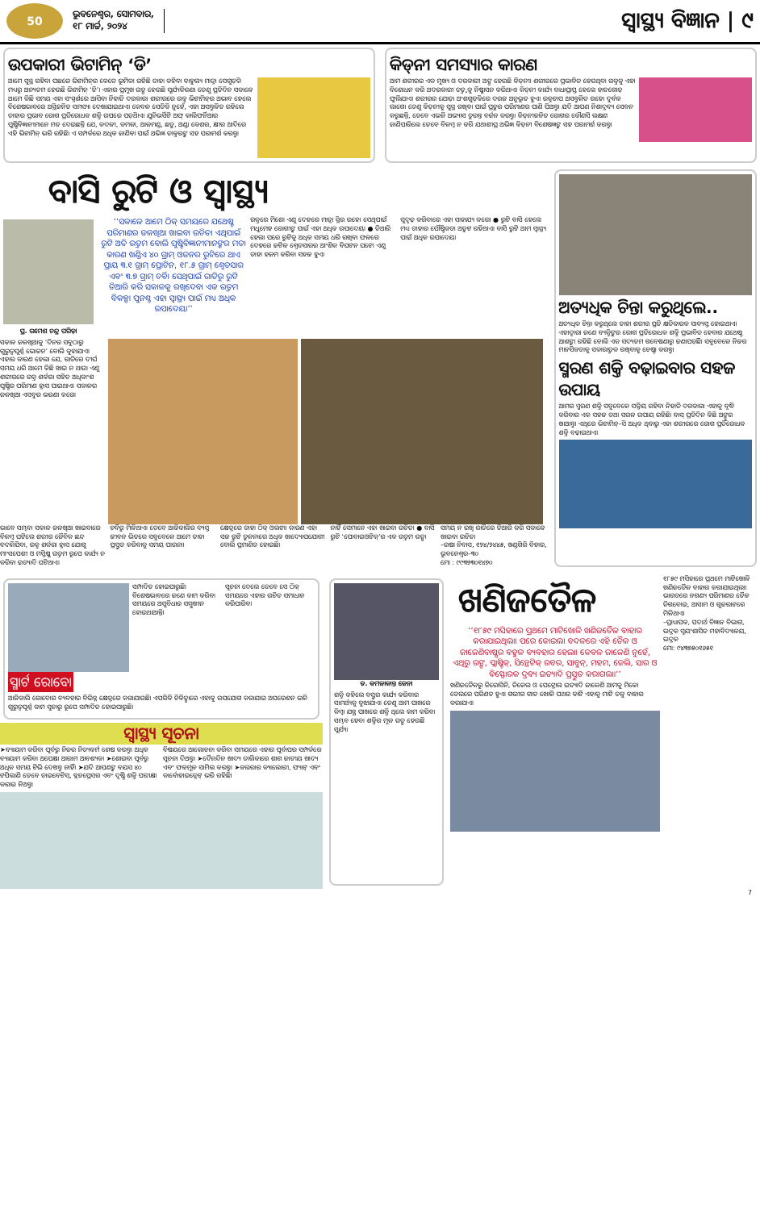50
ଭୁବନେଶ୍ୱର, ସୋମବାର,
୧୮ ମାର୍ଚ୍ଚ, ୨୦୨୪
ସ୍ୱାସ୍ଥ୍ୟ ବିଜ୍ଞାନ | ୯
ଉପକାରୀ ଭିଟାମିନ୍ ‘ଡି’
ଆମେ ସୁସ୍ଥ ରହିବା ପଛରେ ଭିଟାମିନ୍‌ର କେତେ ଭୂମିକା ରହିଛି ତାହା କହିବା ବାହୁଲ୍ୟ ମାତ୍ର। ସେଗୁଡ଼ିକ ମଧ୍ୟରୁ ଅନ୍ୟତମ ହେଉଛି ଭିଟାମିନ୍ ‘ଡି’। ଏହାର ପ୍ରମୁଖ ଉତ୍ସ ହେଉଛି ସୂର୍ଯ୍ୟକିରଣ। ତେଣୁ ପ୍ରତିଦିନ ସକାଳେ ଆମେ କିଛି ସମୟ ଏହା ସଂସ୍ପର୍ଶରେ ଆସିବା ନିହାତି ଦରକାର। ଶରୀରରେ ଉକ୍ତ ଭିଟାମିନ୍‌ର ଅଭାବ ହେଲେ ବିଶେଷଭାବରେ ଅସ୍ଥିଜନିତ ସମସ୍ୟା ଦେଖାଯାଇଥାଏ। କେବଳ ସେତିକି ନୁହେଁ, ଏହା ଅସନ୍ତୁଳିତ ରହିଲେ ତାହାର ପ୍ରଭାବ ରୋଗ ପ୍ରତିରୋଧକ ଶକ୍ତି ଉପରେ ପଡ଼ିଥାଏ। ଯୁନିଭର୍ସିଟି ଅଫ୍ କାଲିଫର୍ନିଆର ପୁଷ୍ଟିବିଜ୍ଞାନୀମାନେ ମତ ଦେଇଛନ୍ତି ଯେ, କଦଳୀ, କମଳା, ଆଳମଣ୍ଡ, ଛତୁ, ଅଣ୍ଡା କେଶର, କ୍ଷୀର ଆଦିରେ ଏହି ଭିଟାମିନ୍ ଭରି ରହିଛି। ଏ ସମ୍ପର୍କରେ ଅଧିକ ଜାଣିବା ପାଇଁ ଅଭିଜ୍ଞ ଡାକ୍ତରଙ୍କ ସହ ପରାମର୍ଶ କରନ୍ତୁ।
କିଡ୍‌ନୀ ସମସ୍ୟାର କାରଣ
ଆମ ଶରୀରର ଏକ ମୁଖ୍ୟ ଓ ଦରକାରୀ ଅଙ୍ଗ ହେଉଛି କିଡ୍‌ନୀ। ଶରୀରରେ ପ୍ରଭାବିତ ହେଉଥିବା ରକ୍ତକୁ ଏହା ବିଶୋଧନ କରି ଅଦରକାରୀ ତତ୍ତ୍ୱକୁ ନିଷ୍କାସନ କରିଥାଏ। କିଡ୍‌ନୀ କାର୍ଯ୍ୟ ବାଧାପ୍ରାପ୍ତ ହେଲେ ହାତଗୋଡ଼ ଫୁଲିଯାଏ। ଶରୀରର ଯୋଡ଼ା ଅଂଶଗୁଡ଼ିକରେ ଦରଜ ଅନୁଭୂତ ହୁଏ। ରକ୍ତଚାପ ଅସନ୍ତୁଳିତ ରହେ। ଦୁର୍ବଳ ଲାଗେ। ତେଣୁ କିଡ୍‌ନୀକୁ ସୁସ୍ଥ ରଖିବା ପାଇଁ ପ୍ରଚୁର ପରିମାଣର ପାଣି ପିଅନ୍ତୁ। ଯଦି ଆପଣ ନିଶାଦ୍ରବ୍ୟ ସେବନ କରୁଛନ୍ତି, ତେବେ ଏଭଳି ଅଭ୍ୟାସ ତୁରନ୍ତ ବର୍ଜନ କରନ୍ତୁ। କିଡ୍‌ନୀଜନିତ ରୋଗର କୌଣସି ଲକ୍ଷଣ ଜାଣିପାରିଲେ ତେବେ ବିଳମ୍ବ ନ କରି ଯଥାଶୀଘ୍ର ଅଭିଜ୍ଞ କିଡ୍‌ନୀ ବିଶେଷଜ୍ଞଙ୍କ ସହ ପରାମର୍ଶ କରନ୍ତୁ।
ବାସି ରୁଟି ଓ ସ୍ୱାସ୍ଥ୍ୟ
ପ୍ର. ରମେଶ ଚନ୍ଦ୍ର ପରିଡ଼ା
‘‘ସକାଳେ ଆମେ ଠିକ୍ ସମୟରେ ଯଥେଷ୍ଟ ପରିମାଣର ଜଳଖିଆ ଖାଇବା ଉଚିତ। ଏଥିପାଇଁ ରୁଟି ଅତି ଉତ୍ତମ ବୋଲି ପୁଷ୍ଟିବିଜ୍ଞାନୀମାନଙ୍କର ମତ। କାରଣ ଖଣ୍ଡିଏ ୪୦ ଗ୍ରାମ୍ ଓଜନର ରୁଟିରେ ଥାଏ ପ୍ରାୟ ୩.୧ ଗ୍ରାମ୍ ପ୍ରୋଟିନ, ୧୮.୫ ଗ୍ରାମ୍ ଶ୍ୱେତସାର ଏବଂ ୩.୭ ଗ୍ରାମ୍ ଚର୍ବି। ସେଥିପାଇଁ ରାତିରୁ ରୁଟି ତିଆରି କରି ସକାଳକୁ ରଖିଦେବା ଏକ ଉତ୍ତମ ବିକଳ୍ପ। ପୁନଶ୍ଚ ଏହା ସ୍ୱାସ୍ଥ୍ୟ ପାଇଁ ମଧ୍ୟ ଅଧିକ ଉପାଦେୟ।’’
ରକ୍ତରେ ମିଶେ। ଏଣୁ ଦେହରେ ମାତ୍ରା ସ୍ଥିର ରହେ। ସେଥିପାଇଁ ମଧୁମେହ ରୋଗୀଙ୍କ ପାଇଁ ଏହା ଅଧିକ ଉପାଦେୟ। ● ତିଆରି ହେଲା ପରେ ରୁଟିକୁ ଅଧିକ ସମୟ ଧରି ରଖିବା ଫଳରେ ଦେହରେ ଜଟିଳ ଶ୍ୱେତସାରର ଆଂଶିକ ବିଘଟନ ଘଟେ। ଏଣୁ ତାହା ହଜମ କରିବା ସହଜ ହୁଏ।
ସୁଦୃଢ଼ କରିବାରେ ଏହା ସାହାଯ୍ୟ କରେ। ● ରୁଟି ବାସି ହେଲେ ମଧ୍ୟ ତାହାର ପୌଷ୍ଟିକତା ଅତୁଟ ରହିଥାଏ। ବାସି ରୁଟି ଆମ ସ୍ୱାସ୍ଥ୍ୟ ପାଇଁ ଅଧିକ ଉପାଦେୟ।
ସକାଳ ଜଳଖିଆକୁ ‘ଦିନର ସବୁଠାରୁ ଗୁରୁତ୍ୱପୂର୍ଣ୍ଣ ଭୋଜନ’ ବୋଲି କୁହାଯାଏ। ଏହାର କାରଣ ହେଲା ଯେ, ରାତିରେ ଦୀର୍ଘ ସମୟ ଧରି ଆମେ କିଛି ଖାଇ ନ ଥାଉ। ଏଣୁ ଶରୀରରେ ରକ୍ତ ଶର୍କରା ସହିତ ଅଧିକାଂଶ ପୁଷ୍ଟିର ପରିମାଣ ହ୍ରାସ ପାଇଥାଏ। ସକାଳର ଜଳଖିଆ ଏସବୁର ଭରଣା କରେ।
ଭାବେ ସମ୍ଭବ। ସକାଳ ଜଳଖିଆ ଖାଇବାରେ ବିଳମ୍ବ ଘଟିଲେ ଶରୀର ଜୈବିକ ଛନ୍ଦ ବଦଳିଯିବା, ରକ୍ତ ଶର୍କରା ହ୍ରାସ ଯୋଗୁ ମାଂସପେଶୀ ଓ ମସ୍ତିଷ୍କ ଉତ୍ତମ ରୂପେ କାର୍ଯ୍ୟ ନ କରିବା ଇତ୍ୟାଦି ଘଟିଥାଏ।
ଚର୍ବିରୁ ମିଳିଥାଏ। ତେବେ ଆଜିକାଲିର ବ୍ୟସ୍ତ ଜୀବନ ଭିତରେ ସବୁବେଳେ ଆମେ ତାହା ପ୍ରସ୍ତୁତ କରିବାକୁ ସମୟ ପାଉନା।
କ୍ଷେତ୍ରରେ ତାହା ଠିକ୍ ଓଲଟା। କାରଣ ଏହା ସଜ ରୁଟି ତୁଳନାରେ ଅଧିକ ଖାଦ୍ୟୋପଯୋଗୀ ବୋଲି ପ୍ରମାଣିତ ହୋଇଛି।
ନାହିଁ ସେମାନେ ଏହା ଖାଇବା ଉଚିତ। ● ବାସି ରୁଟି ‘ପୋବାଇଓଟିକ୍’ର ଏକ ଉତ୍ତମ ଉତ୍ସ।
ସମୟ ନ ରଖି ରାତିରେ ତିଆରି କରି ସକାଳେ ଖାଇବା ଉଚିତ।
–ଉଷା ନିବାସ, ୧୨୪/୨୪୪୫, ଖଣ୍ଡଗିରି ବିହାର, ଭୁବନେଶ୍ୱର–୩୦
ମୋ : ୯୯୩୭୩୦୧୪୭୦
ଅତ୍ୟଧିକ ଚିନ୍ତା କରୁଥିଲେ..
ଅତ୍ୟଧିକ ଚିନ୍ତା କରୁଥିଲେ ତାହା ଶରୀର ପ୍ରତି କ୍ଷତିକାରକ ସାବ୍ୟସ୍ତ ହୋଇଥାଏ। ଏହାଦ୍ୱାରା ଜଣେ ବ୍ୟକ୍ତିଙ୍କର ରୋଗ ପ୍ରତିରୋଧକ ଶକ୍ତି ପ୍ରଭାବିତ ହେବାର ଯଥେଷ୍ଟ ଆଶଙ୍କା ରହିଛି ବୋଲି ଏକ ସଦ୍ୟତମ ଗବେଷଣାରୁ ଜଣାପଡ଼ିଛି। ସବୁବେଳେ ନିଜର ମାନସିକତାକୁ ସକାରାତ୍ମକ ରଖିବାକୁ ଚେଷ୍ଟା କରନ୍ତୁ।
ସ୍ମରଣ ଶକ୍ତି ବଢ଼ାଇବାର ସହଜ ଉପାୟ
ଆମର ସ୍ମରଣ ଶକ୍ତି ସବୁବେଳେ ସକ୍ରିୟ ରହିବା ନିହାତି ଦରକାର। ଏହାକୁ ବୃଦ୍ଧି କରିବାର ଏକ ସହଜ ତଥା ସରଳ ଉପାୟ ରହିଛି। ବାସ୍ ପ୍ରତିଦିନ କିଛି ଅଙ୍ଗୁର ଖାଆନ୍ତୁ। ଏଥିରେ ଭିଟାମିନ୍–ସି ଅଧିକ ଥିବାରୁ ଏହା ଶରୀରରେ ରୋଗ ପ୍ରତିରୋଧକ ଶକ୍ତି ବଢ଼ାଇଥାଏ।
ସମ୍ପାଦିତ ହୋଇପାରୁଛି। ବିଶେଷଭାବରେ ଜଣେ କାମ କରିବା ସମୟରେ ଅସୁବିଧାର ସମ୍ମୁଖୀନ ହୋଇଥାଆନ୍ତି।
ସୂଚନା ଦେଲେ ତେବେ ସେ ଠିକ୍ ସମୟରେ ଏହାର ଉଚିତ ସମାଧାନ କରିପାରିବ।
ସ୍ମାର୍ଟ ରୋବୋ
ଆଜିକାଲି ରୋବୋର ବ୍ୟବହାର ବିଭିନ୍ନ କ୍ଷେତ୍ରରେ କରାଯାଉଛି। ଏପରିକି ଚିକିତ୍ସାରେ ଏହାକୁ ଉପଯୋଗ କରାଯାଇ ଅପରେଶନ ଭଳି ଗୁରୁତ୍ୱପୂର୍ଣ୍ଣ କାମ ସୁଚାରୁ ରୂପେ ସମ୍ପାଦିତ ହୋଇପାରୁଛି।
ସ୍ୱାସ୍ଥ୍ୟ ସୂଚନା
➤ବ୍ୟାୟାମ କରିବା ପୂର୍ବରୁ ନିଜର ନିତ୍ୟକର୍ମ ଶେଷ କରନ୍ତୁ। ଅଧିକ ବ୍ୟାୟାମ କରିବା ଅପେକ୍ଷା ଆରାମ ଆବଶ୍ୟକ। ➤ଶୋଇବା ପୂର୍ବରୁ ଅଧିକ ସମୟ ଟିଭି ଦେଖନ୍ତୁ ନାହିଁ। ➤ଯଦି ଆପଣଙ୍କ ବୟସ ୪୦ ଟପିଲାଣି ତେବେ ଡାଇବେଟିସ୍, ବ୍ଲଡପ୍ରେସର ଏବଂ ଦୃଷ୍ଟି ଶକ୍ତି ପରୀକ୍ଷା କରାଇ ନିଅନ୍ତୁ।
ବିଷୟରେ ଆଲୋଚନା କରିବା ସମୟରେ ଏହାର ପୂର୍ବାପର ସମ୍ପର୍କରେ ସୂଚନା ଦିଅନ୍ତୁ। ➤ଦୈନନ୍ଦିନ ଖାଦ୍ୟ ତାଲିକାରେ ଶାଗ ଜାତୀୟ ଖାଦ୍ୟ ଏବଂ ଫଳମୂଳ ସାମିଲ କରନ୍ତୁ। ➤କଲରାର କ୍ୟାଲୋରୀ, ଫ୍ୟାଟ୍ ଏବଂ କାର୍ବୋହାଇଡ୍ରେଟ୍ ଭରି ରହିଛି।
ଡ. କମଳାକାନ୍ତ ଜେନା
ଶକ୍ତି କହିଲେ ବସ୍ତୁର କାର୍ଯ୍ୟ କରିବାର ସାମର୍ଥ୍ୟକୁ ବୁଝାଯାଏ। ତେଣୁ ଆମ ପାଖରେ କିମ୍ବା ଯନ୍ତ୍ର ପାଖରେ ଶକ୍ତି ଥିଲେ କାମ କରିବା ସମ୍ଭବ ହେବ। ଶକ୍ତିର ମୂଳ ଉତ୍ସ ହେଉଛି ସୂର୍ଯ୍ୟ।
ଖଣିଜତୈଳ
‘‘୧୮୫୯ ମସିହାରେ ପ୍ରଥମେ ମାଟିଖୋଳି ଖଣିଜତୈଳ ବାହାର କରାଯାଇଥିଲା। ପରେ କୋଇଲା ବଦଳରେ ଏହି ତୈଳ ଓ ଜାଳେଣିବାଷ୍ପର ବହୁଳ ବ୍ୟବହାର ହେଲା। କେବଳ ଜାଳେଣି ନୁହେଁ, ଏଥିରୁ ରଙ୍ଗ, ପ୍ଲାଷ୍ଟିକ୍, ସିନ୍ଥେଟିକ୍ ରବର, ସାବୁନ୍, ମହମ, ଜେଲି, ସାର ଓ ବିସ୍ଫୋରକ ଦ୍ରବ୍ୟ ଇତ୍ୟାଦି ପ୍ରସ୍ତୁତ କରାଗଲା।’’
ଖଣିଜତୈଳରୁ କିରୋସିନି, ଡିଜେଲ ଓ ପେଟ୍ରୋଲ ଇତ୍ୟାଦି ଜାଳେଣି ଆମକୁ ମିଳେ। ତେଲରେ ପରିଣତ ହୁଏ। ଗଭୀର ଗାତ ଖୋଳି ପଥର କାଟି ଏହାକୁ ମାଟି ତଳୁ ବାହାର କରାଯାଏ।
୧୮୫୯ ମସିହାରେ ପ୍ରଥମେ ମାଟିଖୋଳି ଖଣିଜତୈଳ ବାହାର କରାଯାଇଥିଲା। ଭାରତରେ ନଗଣ୍ୟ ପରିମାଣର ତୈଳ ଡିଗବୋଇ, ଆସାମ ଓ ଗୁଜରାଟରେ ମିଳିଥାଏ।
–ପ୍ରାଧ୍ୟାପକ, ପଦାର୍ଥ ବିଜ୍ଞାନ ବିଭାଗ, ଭଦ୍ରକ ସ୍ୱୟଂଶାସିତ ମହାବିଦ୍ୟାଳୟ, ଭଦ୍ରକ
ମୋ: ୯୪୩୭୫୦୧୬୫୧
7